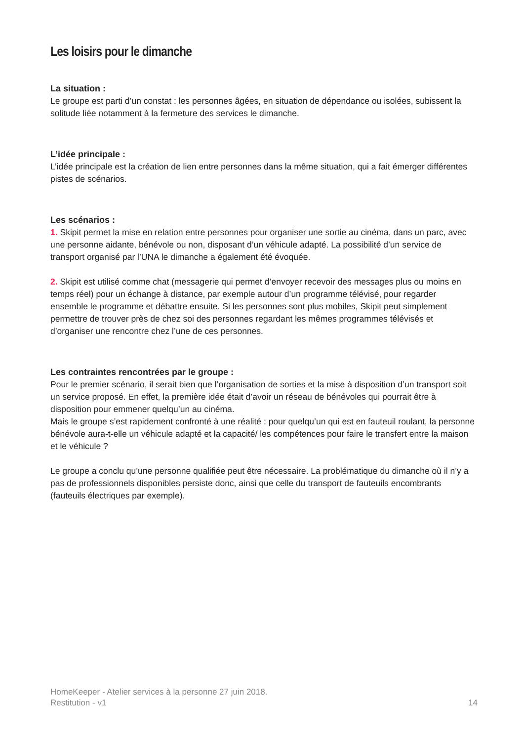Les loisirs pour le dimanche
La situation :
Le groupe est parti d’un constat : les personnes âgées, en situation de dépendance ou isolées, subissent la solitude liée notamment à la fermeture des services le dimanche.
L’idée principale :
L’idée principale est la création de lien entre personnes dans la même situation, qui a fait émerger différentes pistes de scénarios.
Les scénarios :
1. Skipit permet la mise en relation entre personnes pour organiser une sortie au cinéma, dans un parc, avec une personne aidante, bénévole ou non, disposant d’un véhicule adapté. La possibilité d’un service de transport organisé par l’UNA le dimanche a également été évoquée.
2. Skipit est utilisé comme chat (messagerie qui permet d’envoyer recevoir des messages plus ou moins en temps réel) pour un échange à distance, par exemple autour d’un programme télévisé, pour regarder ensemble le programme et débattre ensuite. Si les personnes sont plus mobiles, Skipit peut simplement permettre de trouver près de chez soi des personnes regardant les mêmes programmes télévisés et d’organiser une rencontre chez l’une de ces personnes.
Les contraintes rencontrées par le groupe :
Pour le premier scénario, il serait bien que l’organisation de sorties et la mise à disposition d’un transport soit un service proposé. En effet, la première idée était d’avoir un réseau de bénévoles qui pourrait être à disposition pour emmener quelqu’un au cinéma.
Mais le groupe s’est rapidement confronté à une réalité : pour quelqu’un qui est en fauteuil roulant, la personne bénévole aura-t-elle un véhicule adapté et la capacité/ les compétences pour faire le transfert entre la maison et le véhicule ?
Le groupe a conclu qu’une personne qualifiée peut être nécessaire. La problématique du dimanche où il n’y a pas de professionnels disponibles persiste donc, ainsi que celle du transport de fauteuils encombrants (fauteuils électriques par exemple).
HomeKeeper - Atelier services à la personne 27 juin 2018.
Restitution - v1 14